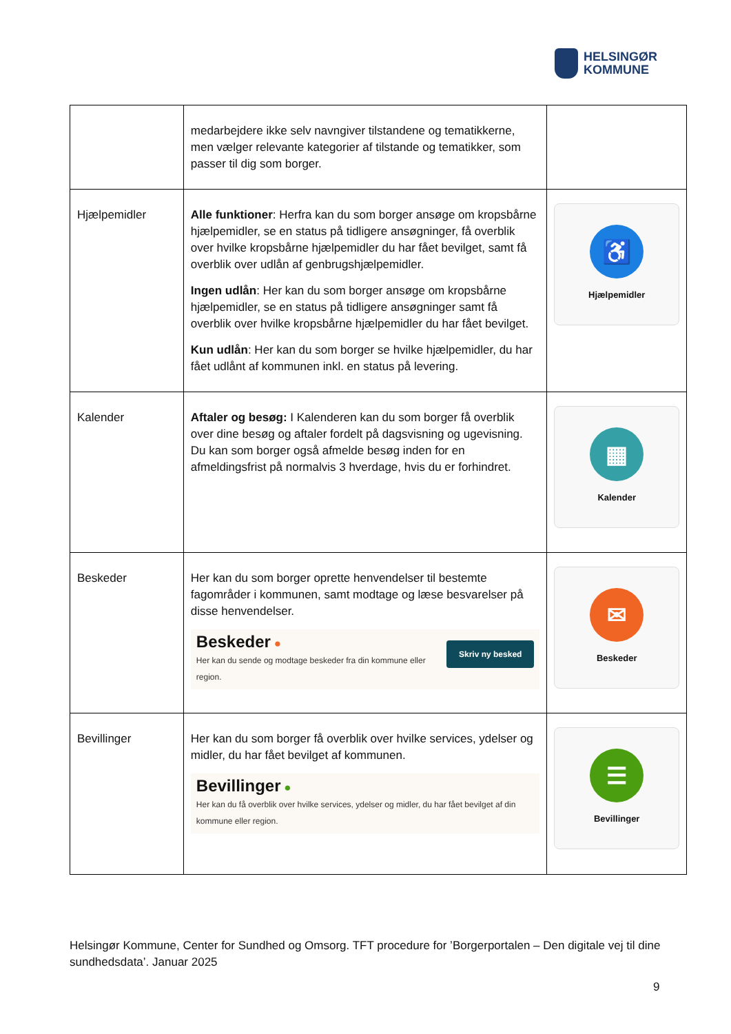HELSINGØR
KOMMUNE
| | medarbejdere ikke selv navngiver tilstandene og tematikkerne, men vælger relevante kategorier af tilstande og tematikker, som passer til dig som borger. | |
| Hjælpemidler | Alle funktioner : Herfra kan du som borger ansøge om kropsbårne hjælpemidler, se en status på tidligere ansøgninger, få overblik over hvilke kropsbårne hjælpemidler du har fået bevilget, samt få overblik over udlån af genbrugshjælpemidler. Ingen udlån : Her kan du som borger ansøge om kropsbårne hjælpemidler, se en status på tidligere ansøgninger samt få overblik over hvilke kropsbårne hjælpemidler du har fået bevilget. Kun udlån : Her kan du som borger se hvilke hjælpemidler, du har fået udlånt af kommunen inkl. en status på levering. | ♿ Hjælpemidler |
| Kalender | Aftaler og besøg: I Kalenderen kan du som borger få overblik over dine besøg og aftaler fordelt på dagsvisning og ugevisning. Du kan som borger også afmelde besøg inden for en afmeldingsfrist på normalvis 3 hverdage, hvis du er forhindret. | ▦ Kalender |
| Beskeder | Her kan du som borger oprette henvendelser til bestemte fagområder i kommunen, samt modtage og læse besvarelser på disse henvendelser. Skriv ny besked Beskeder ● Her kan du sende og modtage beskeder fra din kommune eller region. | ✉ Beskeder |
| Bevillinger | Her kan du som borger få overblik over hvilke services, ydelser og midler, du har fået bevilget af kommunen. Bevillinger ● Her kan du få overblik over hvilke services, ydelser og midler, du har fået bevilget af din kommune eller region. | ☰ Bevillinger |
Helsingør Kommune, Center for Sundhed og Omsorg. TFT procedure for ’Borgerportalen – Den digitale vej til dine sundhedsdata’. Januar 2025
9